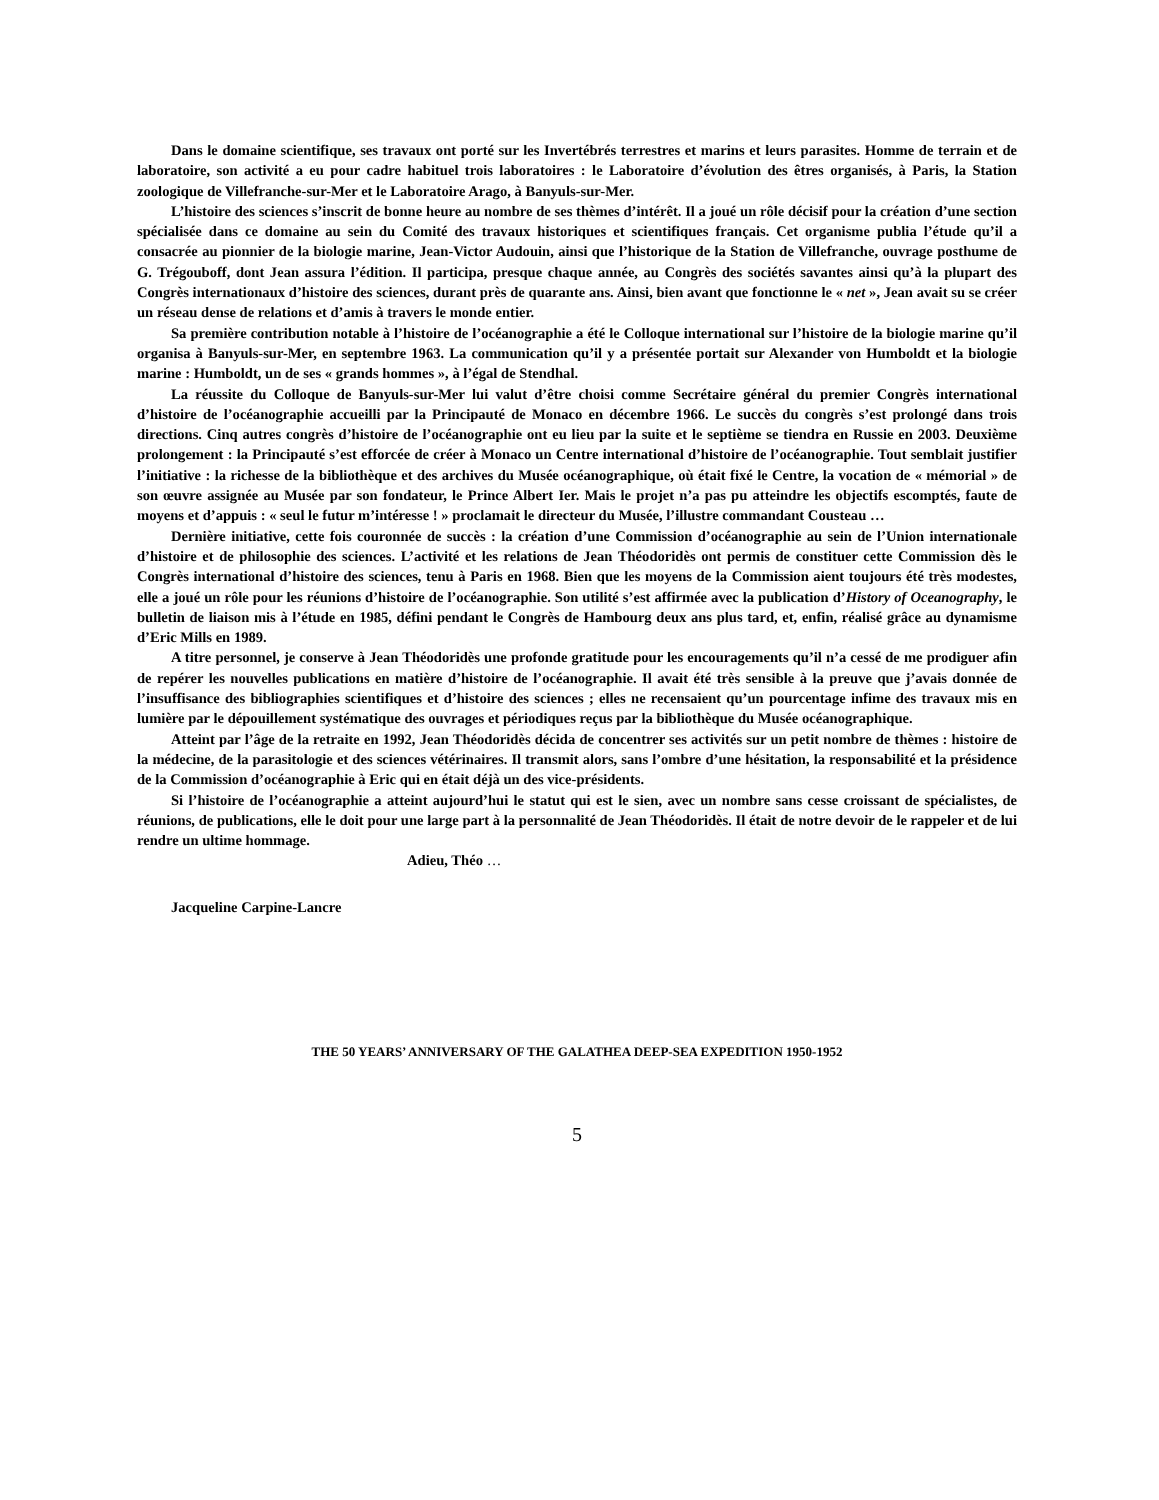Dans le domaine scientifique, ses travaux ont porté sur les Invertébrés terrestres et marins et leurs parasites. Homme de terrain et de laboratoire, son activité a eu pour cadre habituel trois laboratoires : le Laboratoire d’évolution des êtres organisés, à Paris, la Station zoologique de Villefranche-sur-Mer et le Laboratoire Arago, à Banyuls-sur-Mer.
L’histoire des sciences s’inscrit de bonne heure au nombre de ses thèmes d’intérêt. Il a joué un rôle décisif pour la création d’une section spécialisée dans ce domaine au sein du Comité des travaux historiques et scientifiques français. Cet organisme publia l’étude qu’il a consacrée au pionnier de la biologie marine, Jean-Victor Audouin, ainsi que l’historique de la Station de Villefranche, ouvrage posthume de G. Trégouboff, dont Jean assura l’édition. Il participa, presque chaque année, au Congrès des sociétés savantes ainsi qu’à la plupart des Congrès internationaux d’histoire des sciences, durant près de quarante ans. Ainsi, bien avant que fonctionne le « net », Jean avait su se créer un réseau dense de relations et d’amis à travers le monde entier.
Sa première contribution notable à l’histoire de l’océanographie a été le Colloque international sur l’histoire de la biologie marine qu’il organisa à Banyuls-sur-Mer, en septembre 1963. La communication qu’il y a présentée portait sur Alexander von Humboldt et la biologie marine : Humboldt, un de ses « grands hommes », à l’égal de Stendhal.
La réussite du Colloque de Banyuls-sur-Mer lui valut d’être choisi comme Secrétaire général du premier Congrès international d’histoire de l’océanographie accueilli par la Principauté de Monaco en décembre 1966. Le succès du congrès s’est prolongé dans trois directions. Cinq autres congrès d’histoire de l’océanographie ont eu lieu par la suite et le septième se tiendra en Russie en 2003. Deuxième prolongement : la Principauté s’est efforcée de créer à Monaco un Centre international d’histoire de l’océanographie. Tout semblait justifier l’initiative : la richesse de la bibliothèque et des archives du Musée océanographique, où était fixé le Centre, la vocation de « mémorial » de son œuvre assignée au Musée par son fondateur, le Prince Albert Ier. Mais le projet n’a pas pu atteindre les objectifs escomptés, faute de moyens et d’appuis : « seul le futur m’intéresse ! » proclamait le directeur du Musée, l’illustre commandant Cousteau …
Dernière initiative, cette fois couronnée de succès : la création d’une Commission d’océanographie au sein de l’Union internationale d’histoire et de philosophie des sciences. L’activité et les relations de Jean Théodoridès ont permis de constituer cette Commission dès le Congrès international d’histoire des sciences, tenu à Paris en 1968. Bien que les moyens de la Commission aient toujours été très modestes, elle a joué un rôle pour les réunions d’histoire de l’océanographie. Son utilité s’est affirmée avec la publication d’History of Oceanography, le bulletin de liaison mis à l’étude en 1985, défini pendant le Congrès de Hambourg deux ans plus tard, et, enfin, réalisé grâce au dynamisme d’Eric Mills en 1989.
A titre personnel, je conserve à Jean Théodoridès une profonde gratitude pour les encouragements qu’il n’a cessé de me prodiguer afin de repérer les nouvelles publications en matière d’histoire de l’océanographie. Il avait été très sensible à la preuve que j’avais donnée de l’insuffisance des bibliographies scientifiques et d’histoire des sciences ; elles ne recensaient qu’un pourcentage infime des travaux mis en lumière par le dépouillement systématique des ouvrages et périodiques reçus par la bibliothèque du Musée océanographique.
Atteint par l’âge de la retraite en 1992, Jean Théodoridès décida de concentrer ses activités sur un petit nombre de thèmes : histoire de la médecine, de la parasitologie et des sciences vétérinaires. Il transmit alors, sans l’ombre d’une hésitation, la responsabilité et la présidence de la Commission d’océanographie à Eric qui en était déjà un des vice-présidents.
Si l’histoire de l’océanographie a atteint aujourd’hui le statut qui est le sien, avec un nombre sans cesse croissant de spécialistes, de réunions, de publications, elle le doit pour une large part à la personnalité de Jean Théodoridès. Il était de notre devoir de le rappeler et de lui rendre un ultime hommage.
Adieu, Théo …
Jacqueline Carpine-Lancre
THE 50 YEARS’ ANNIVERSARY OF THE GALATHEA DEEP-SEA EXPEDITION 1950-1952
5